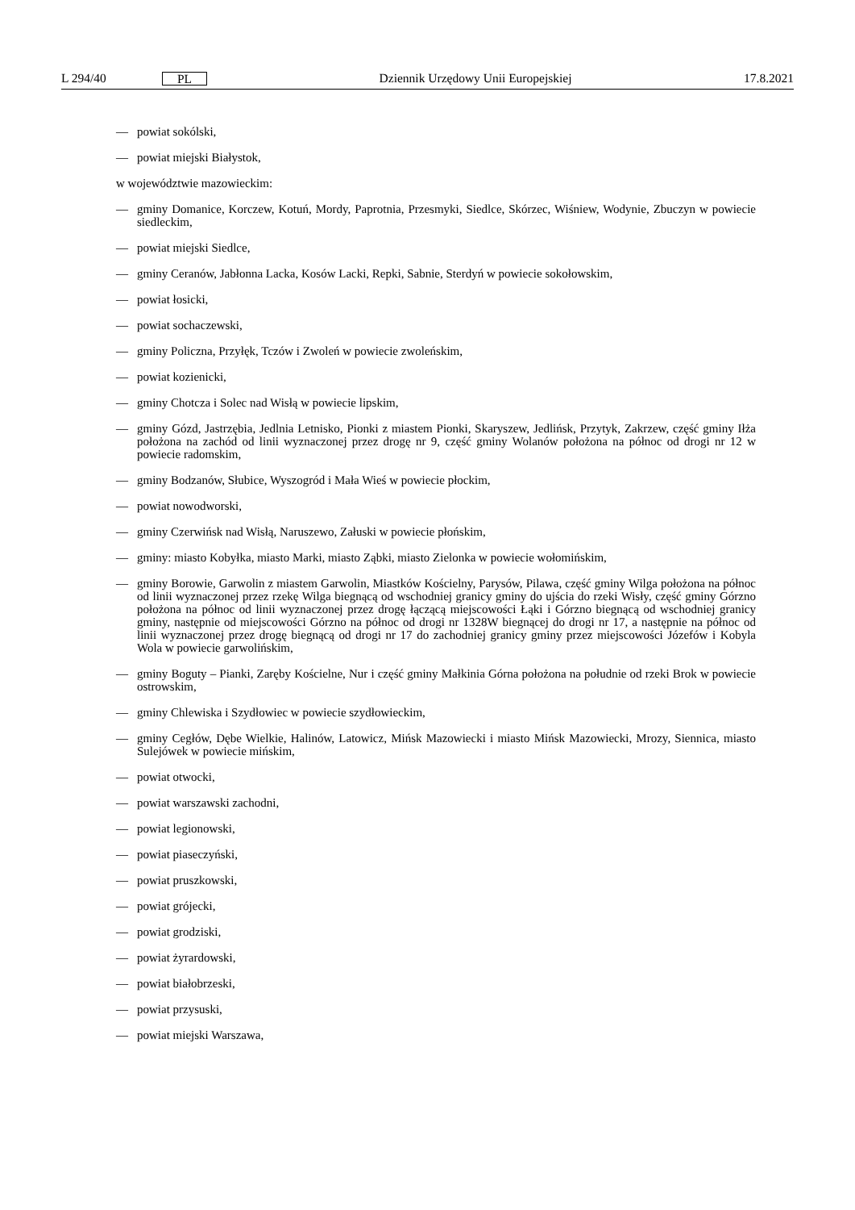L 294/40 PL Dziennik Urzędowy Unii Europejskiej 17.8.2021
— powiat sokólski,
— powiat miejski Białystok,
w województwie mazowieckim:
— gminy Domanice, Korczew, Kotuń, Mordy, Paprotnia, Przesmyki, Siedlce, Skórzec, Wiśniew, Wodynie, Zbuczyn w powiecie siedleckim,
— powiat miejski Siedlce,
— gminy Ceranów, Jabłonna Lacka, Kosów Lacki, Repki, Sabnie, Sterdyń w powiecie sokołowskim,
— powiat łosicki,
— powiat sochaczewski,
— gminy Policzna, Przyłęk, Tczów i Zwoleń w powiecie zwoleńskim,
— powiat kozienicki,
— gminy Chotcza i Solec nad Wisłą w powiecie lipskim,
— gminy Gózd, Jastrzębia, Jedlnia Letnisko, Pionki z miastem Pionki, Skaryszew, Jedlińsk, Przytyk, Zakrzew, część gminy Iłża położona na zachód od linii wyznaczonej przez drogę nr 9, część gminy Wolanów położona na północ od drogi nr 12 w powiecie radomskim,
— gminy Bodzanów, Słubice, Wyszogród i Mała Wieś w powiecie płockim,
— powiat nowodworski,
— gminy Czerwińsk nad Wisłą, Naruszewo, Załuski w powiecie płońskim,
— gminy: miasto Kobyłka, miasto Marki, miasto Ząbki, miasto Zielonka w powiecie wołomińskim,
— gminy Borowie, Garwolin z miastem Garwolin, Miastków Kościelny, Parysów, Pilawa, część gminy Wilga położona na północ od linii wyznaczonej przez rzekę Wilga biegnącą od wschodniej granicy gminy do ujścia do rzeki Wisły, część gminy Górzno położona na północ od linii wyznaczonej przez drogę łączącą miejscowości Łąki i Górzno biegnącą od wschodniej granicy gminy, następnie od miejscowości Górzno na północ od drogi nr 1328W biegnącej do drogi nr 17, a następnie na północ od linii wyznaczonej przez drogę biegnącą od drogi nr 17 do zachodniej granicy gminy przez miejscowości Józefów i Kobyla Wola w powiecie garwolińskim,
— gminy Boguty – Pianki, Zaręby Kościelne, Nur i część gminy Małkinia Górna położona na południe od rzeki Brok w powiecie ostrowskim,
— gminy Chlewiska i Szydłowiec w powiecie szydłowieckim,
— gminy Cegłów, Dębe Wielkie, Halinów, Latowicz, Mińsk Mazowiecki i miasto Mińsk Mazowiecki, Mrozy, Siennica, miasto Sulejówek w powiecie mińskim,
— powiat otwocki,
— powiat warszawski zachodni,
— powiat legionowski,
— powiat piaseczyński,
— powiat pruszkowski,
— powiat grójecki,
— powiat grodziski,
— powiat żyrardowski,
— powiat białobrzeski,
— powiat przysuski,
— powiat miejski Warszawa,